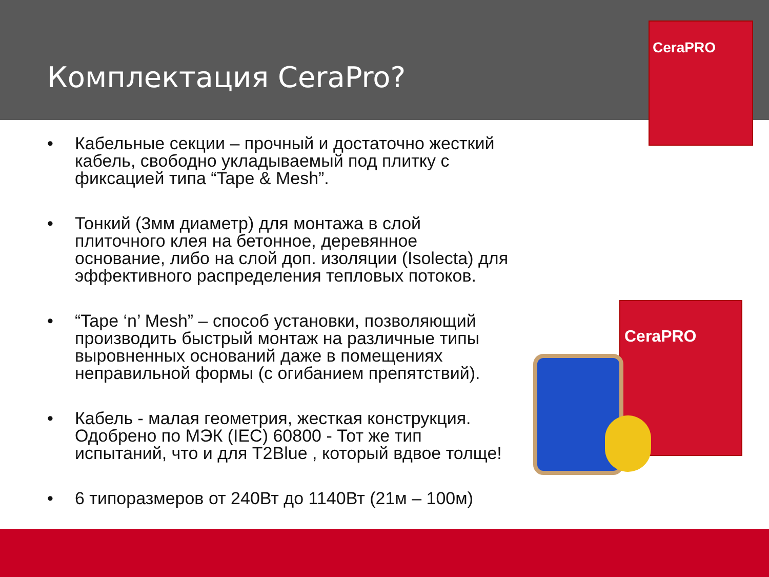Комплектация CeraPro?
CeraPRO
• Кабельные секции – прочный и достаточно жесткий кабель, свободно укладываемый под плитку с фиксацией типа “Tape & Mesh”.
• Тонкий (3мм диаметр) для монтажа в слой плиточного клея на бетонное, деревянное основание, либо на слой доп. изоляции (Isolecta) для эффективного распределения тепловых потоков.
• “Tape ‘n’ Mesh” – способ установки, позволяющий производить быстрый монтаж на различные типы выровненных оснований даже в помещениях неправильной формы (с огибанием препятствий).
• Кабель - малая геометрия, жесткая конструкция. Одобрено по МЭК (IEC) 60800 - Тот же тип испытаний, что и для T2Blue , который вдвое толще!
• 6 типоразмеров от 240Вт до 1140Вт (21м – 100м)
CeraPRO